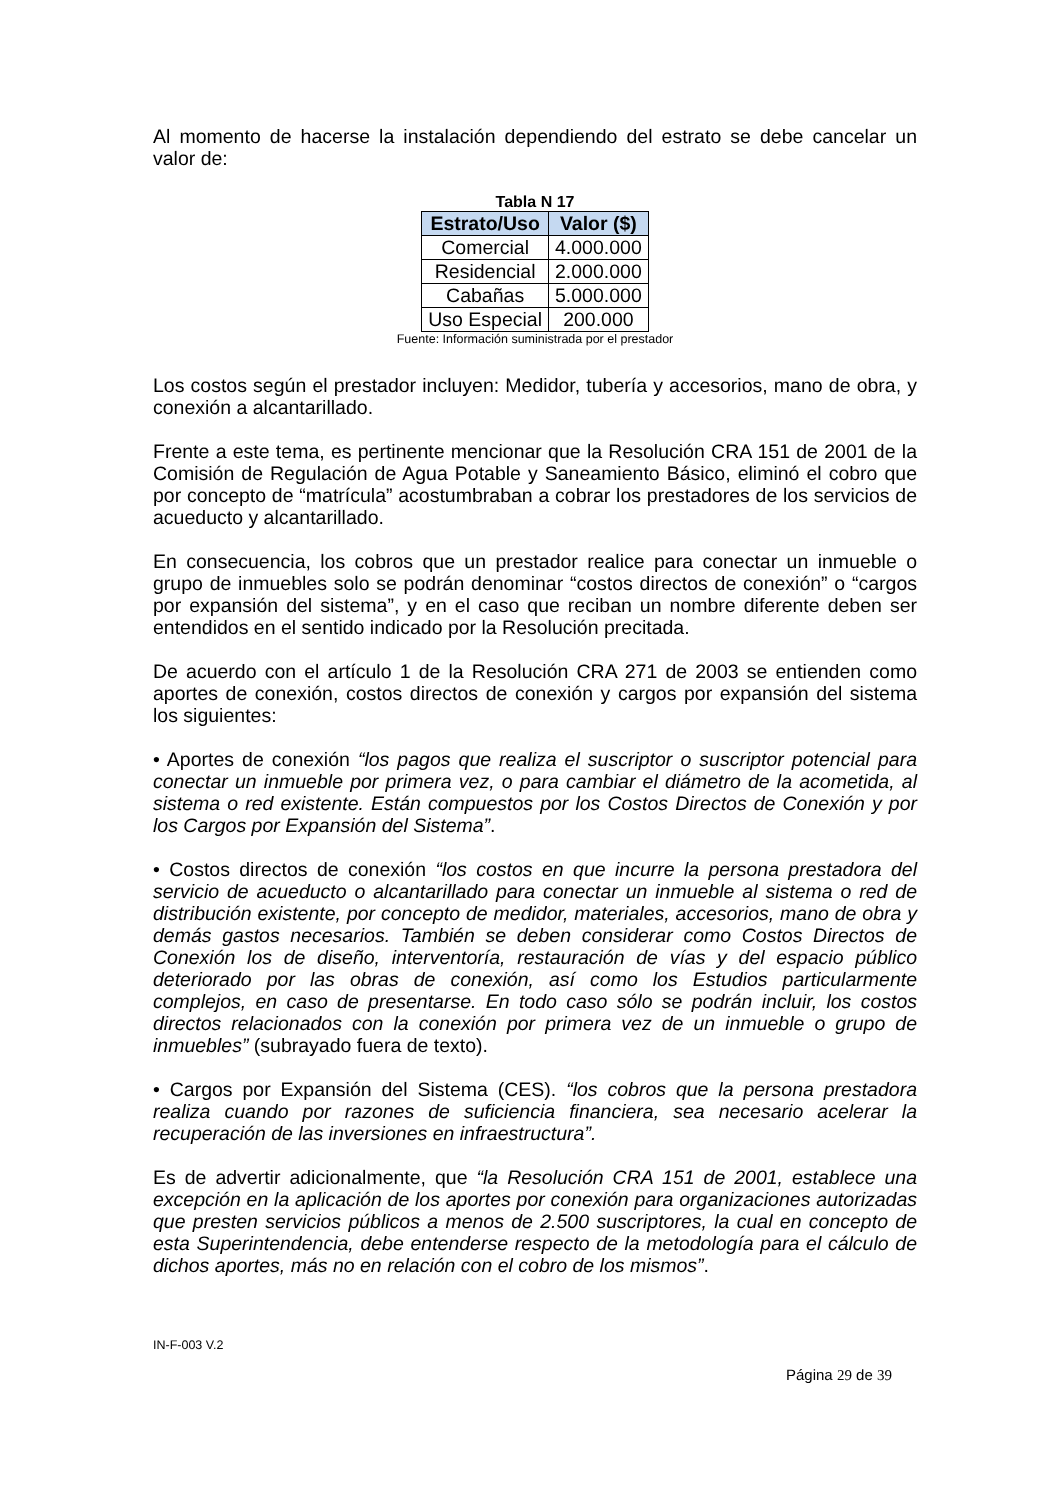Al momento de hacerse la instalación dependiendo del estrato se debe cancelar un valor de:
Tabla N 17
| Estrato/Uso | Valor ($) |
| --- | --- |
| Comercial | 4.000.000 |
| Residencial | 2.000.000 |
| Cabañas | 5.000.000 |
| Uso Especial | 200.000 |
Fuente: Información suministrada por el prestador
Los costos según el prestador incluyen: Medidor, tubería y accesorios, mano de obra, y conexión a alcantarillado.
Frente a este tema, es pertinente mencionar que la Resolución CRA 151 de 2001 de la Comisión de Regulación de Agua Potable y Saneamiento Básico, eliminó el cobro que por concepto de “matrícula” acostumbraban a cobrar los prestadores de los servicios de acueducto y alcantarillado.
En consecuencia, los cobros que un prestador realice para conectar un inmueble o grupo de inmuebles solo se podrán denominar “costos directos de conexión” o “cargos por expansión del sistema”, y en el caso que reciban un nombre diferente deben ser entendidos en el sentido indicado por la Resolución precitada.
De acuerdo con el artículo 1 de la Resolución CRA 271 de 2003 se entienden como aportes de conexión, costos directos de conexión y cargos por expansión del sistema los siguientes:
• Aportes de conexión “los pagos que realiza el suscriptor o suscriptor potencial para conectar un inmueble por primera vez, o para cambiar el diámetro de la acometida, al sistema o red existente. Están compuestos por los Costos Directos de Conexión y por los Cargos por Expansión del Sistema”.
• Costos directos de conexión “los costos en que incurre la persona prestadora del servicio de acueducto o alcantarillado para conectar un inmueble al sistema o red de distribución existente, por concepto de medidor, materiales, accesorios, mano de obra y demás gastos necesarios. También se deben considerar como Costos Directos de Conexión los de diseño, interventoría, restauración de vías y del espacio público deteriorado por las obras de conexión, así como los Estudios particularmente complejos, en caso de presentarse. En todo caso sólo se podrán incluir, los costos directos relacionados con la conexión por primera vez de un inmueble o grupo de inmuebles” (subrayado fuera de texto).
• Cargos por Expansión del Sistema (CES). “los cobros que la persona prestadora realiza cuando por razones de suficiencia financiera, sea necesario acelerar la recuperación de las inversiones en infraestructura”.
Es de advertir adicionalmente, que “la Resolución CRA 151 de 2001, establece una excepción en la aplicación de los aportes por conexión para organizaciones autorizadas que presten servicios públicos a menos de 2.500 suscriptores, la cual en concepto de esta Superintendencia, debe entenderse respecto de la metodología para el cálculo de dichos aportes, más no en relación con el cobro de los mismos”.
IN-F-003 V.2
Página 29 de 39